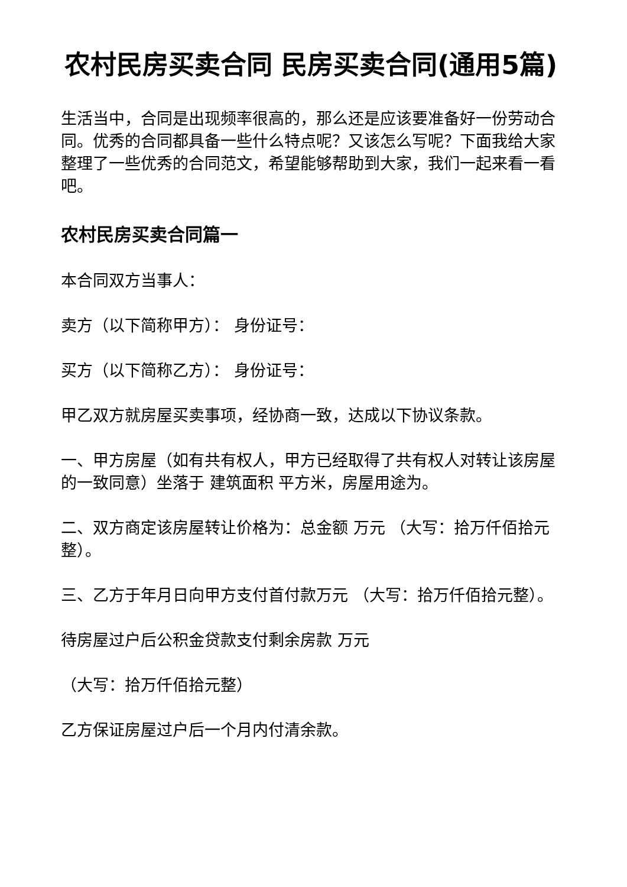农村民房买卖合同 民房买卖合同(通用5篇)
生活当中，合同是出现频率很高的，那么还是应该要准备好一份劳动合同。优秀的合同都具备一些什么特点呢？又该怎么写呢？下面我给大家整理了一些优秀的合同范文，希望能够帮助到大家，我们一起来看一看吧。
农村民房买卖合同篇一
本合同双方当事人：
卖方（以下简称甲方）： 身份证号：
买方（以下简称乙方）： 身份证号：
甲乙双方就房屋买卖事项，经协商一致，达成以下协议条款。
一、甲方房屋（如有共有权人，甲方已经取得了共有权人对转让该房屋的一致同意）坐落于 建筑面积 平方米，房屋用途为。
二、双方商定该房屋转让价格为：总金额 万元 （大写：拾万仟佰拾元整）。
三、乙方于年月日向甲方支付首付款万元 （大写：拾万仟佰拾元整）。
待房屋过户后公积金贷款支付剩余房款 万元
（大写：拾万仟佰拾元整）
乙方保证房屋过户后一个月内付清余款。